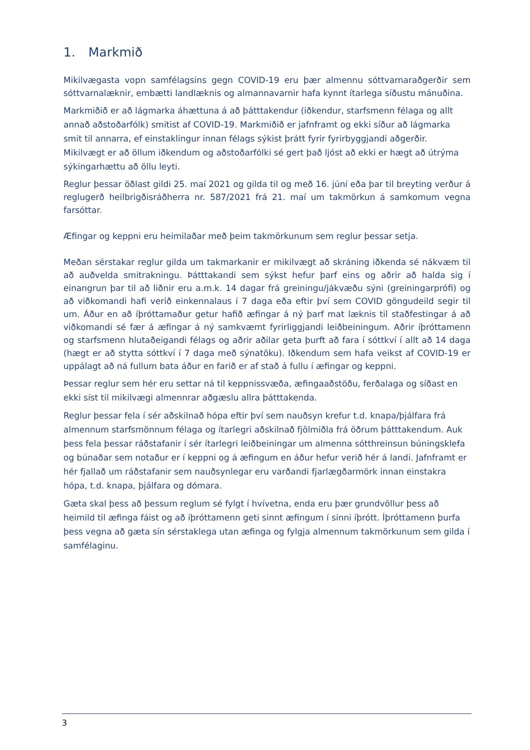1. Markmið
Mikilvægasta vopn samfélagsins gegn COVID-19 eru þær almennu sóttvarnaraðgerðir sem sóttvarnalæknir, embætti landlæknis og almannavarnir hafa kynnt ítarlega síðustu mánuðina.
Markmiðið er að lágmarka áhættuna á að þátttakendur (iðkendur, starfsmenn félaga og allt annað aðstoðarfólk) smitist af COVID-19. Markmiðið er jafnframt og ekki síður að lágmarka smit til annarra, ef einstaklingur innan félags sýkist þrátt fyrir fyrirbyggjandi aðgerðir. Mikilvægt er að öllum iðkendum og aðstoðarfólki sé gert það ljóst að ekki er hægt að útrýma sýkingarhættu að öllu leyti.
Reglur þessar öðlast gildi 25. maí 2021 og gilda til og með 16. júní eða þar til breyting verður á reglugerð heilbrigðisráðherra nr. 587/2021 frá 21. maí um takmörkun á samkomum vegna farsóttar.
Æfingar og keppni eru heimilaðar með þeim takmörkunum sem reglur þessar setja.
Meðan sérstakar reglur gilda um takmarkanir er mikilvægt að skráning iðkenda sé nákvæm til að auðvelda smitrakningu. Þátttakandi sem sýkst hefur þarf eins og aðrir að halda sig í einangrun þar til að liðnir eru a.m.k. 14 dagar frá greiningu/jákvæðu sýni (greiningarprófi) og að viðkomandi hafi verið einkennalaus í 7 daga eða eftir því sem COVID göngudeild segir til um. Áður en að íþróttamaður getur hafið æfingar á ný þarf mat læknis til staðfestingar á að viðkomandi sé fær á æfingar á ný samkvæmt fyrirliggjandi leiðbeiningum. Aðrir íþróttamenn og starfsmenn hlutaðeigandi félags og aðrir aðilar geta þurft að fara í sóttkví í allt að 14 daga (hægt er að stytta sóttkví í 7 daga með sýnatöku). Iðkendum sem hafa veikst af COVID-19 er uppálagt að ná fullum bata áður en farið er af stað á fullu í æfingar og keppni.
Þessar reglur sem hér eru settar ná til keppnissvæða, æfingaaðstöðu, ferðalaga og síðast en ekki síst til mikilvægi almennrar aðgæslu allra þátttakenda.
Reglur þessar fela í sér aðskilnað hópa eftir því sem nauðsyn krefur t.d. knapa/þjálfara frá almennum starfsmönnum félaga og ítarlegri aðskilnað fjölmiðla frá öðrum þátttakendum. Auk þess fela þessar ráðstafanir í sér ítarlegri leiðbeiningar um almenna sótthreinsun búningsklefa og búnaðar sem notaður er í keppni og á æfingum en áður hefur verið hér á landi. Jafnframt er hér fjallað um ráðstafanir sem nauðsynlegar eru varðandi fjarlægðarmörk innan einstakra hópa, t.d. knapa, þjálfara og dómara.
Gæta skal þess að þessum reglum sé fylgt í hvívetna, enda eru þær grundvöllur þess að heimild til æfinga fáist og að íþróttamenn geti sinnt æfingum í sinni íþrótt. Íþróttamenn þurfa þess vegna að gæta sín sérstaklega utan æfinga og fylgja almennum takmörkunum sem gilda í samfélaginu.
3